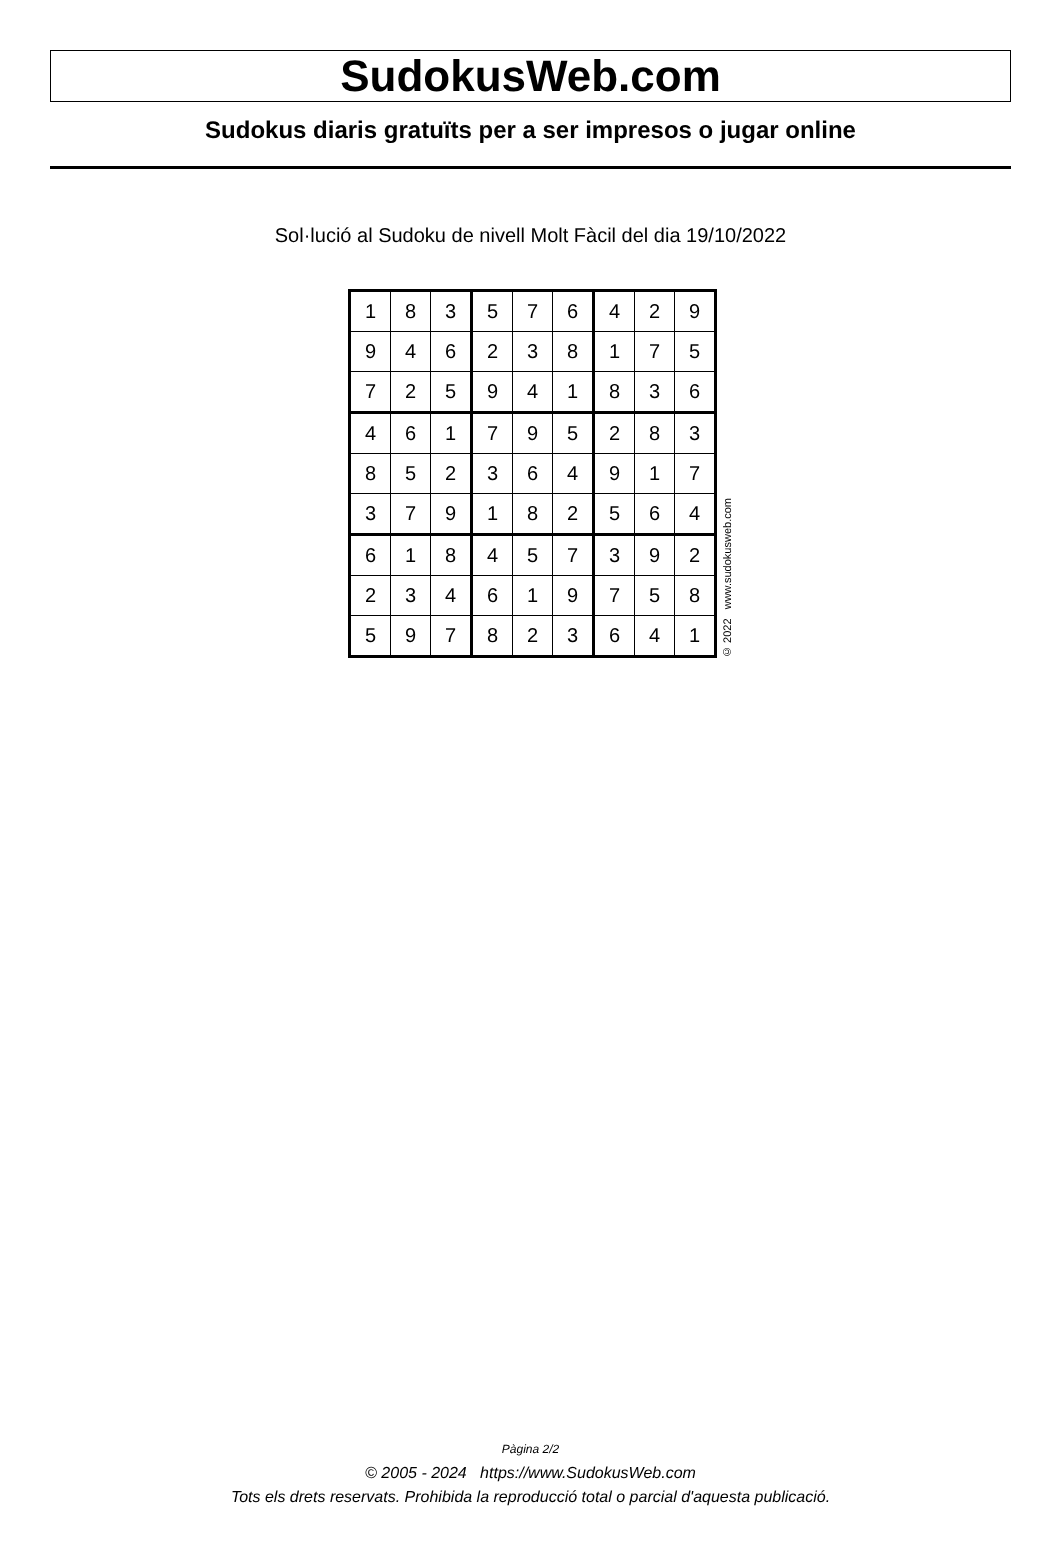SudokusWeb.com
Sudokus diaris gratuïts per a ser impresos o jugar online
Sol·lució al Sudoku de nivell Molt Fàcil del dia 19/10/2022
| 1 | 8 | 3 | 5 | 7 | 6 | 4 | 2 | 9 |
| 9 | 4 | 6 | 2 | 3 | 8 | 1 | 7 | 5 |
| 7 | 2 | 5 | 9 | 4 | 1 | 8 | 3 | 6 |
| 4 | 6 | 1 | 7 | 9 | 5 | 2 | 8 | 3 |
| 8 | 5 | 2 | 3 | 6 | 4 | 9 | 1 | 7 |
| 3 | 7 | 9 | 1 | 8 | 2 | 5 | 6 | 4 |
| 6 | 1 | 8 | 4 | 5 | 7 | 3 | 9 | 2 |
| 2 | 3 | 4 | 6 | 1 | 9 | 7 | 5 | 8 |
| 5 | 9 | 7 | 8 | 2 | 3 | 6 | 4 | 1 |
© 2022 www.sudokusweb.com
Pàgina 2/2
© 2005 - 2024 https://www.SudokusWeb.com
Tots els drets reservats. Prohibida la reproducció total o parcial d'aquesta publicació.